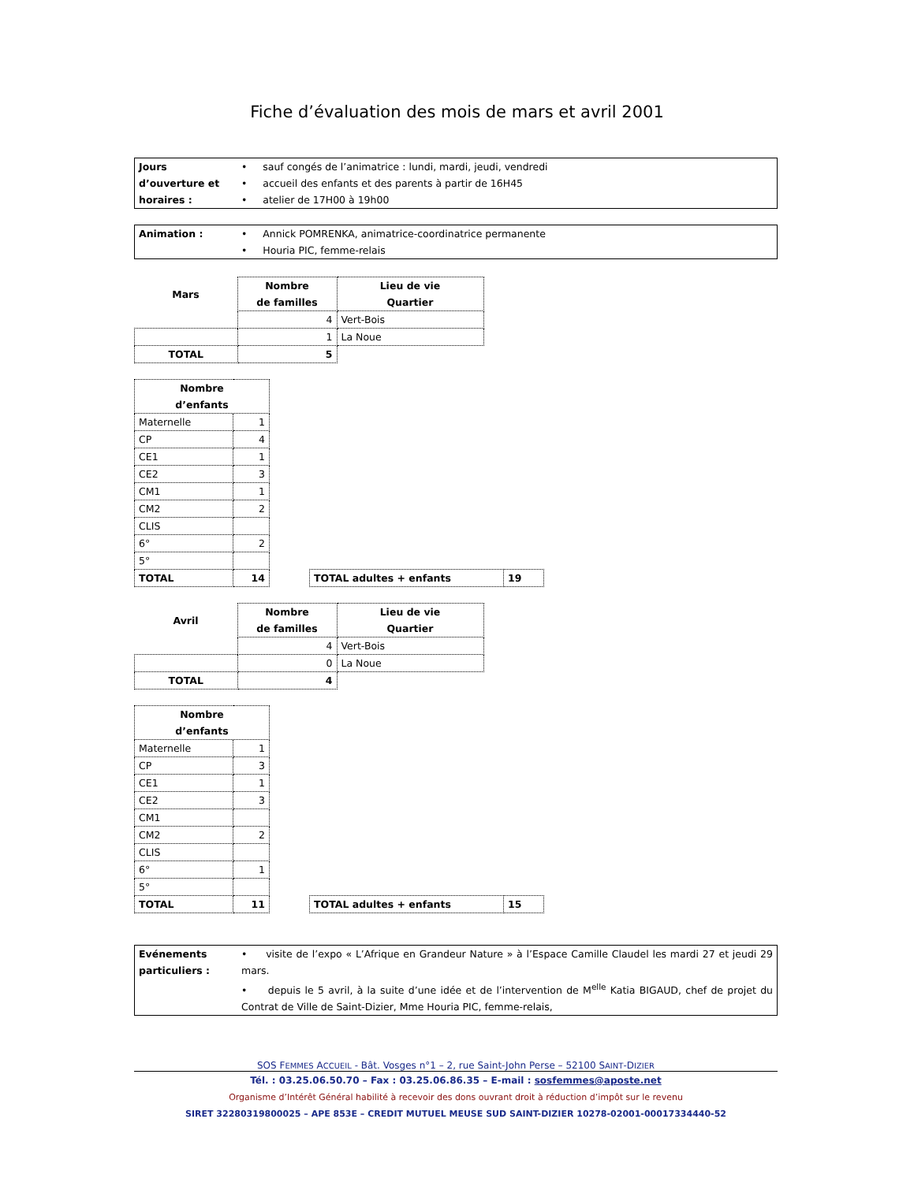Fiche d’évaluation des mois de mars et avril 2001
| Jours d’ouverture et horaires : | • sauf congés de l’animatrice : lundi, mardi, jeudi, vendredi • accueil des enfants et des parents à partir de 16H45 • atelier de 17H00 à 19h00 |
| Animation : | • Annick POMRENKA, animatrice-coordinatrice permanente • Houria PIC, femme-relais |
| Mars | Nombre de familles | Lieu de vie Quartier |
| --- | --- | --- |
| | 4 | Vert-Bois |
| | 1 | La Noue |
| TOTAL | 5 | |
| Nombre d’enfants | |
| --- | --- |
| Maternelle | 1 |
| CP | 4 |
| CE1 | 1 |
| CE2 | 3 |
| CM1 | 1 |
| CM2 | 2 |
| CLIS | |
| 6° | 2 |
| 5° | |
| TOTAL | 14 |
| TOTAL adultes + enfants | 19 |
| Avril | Nombre de familles | Lieu de vie Quartier |
| --- | --- | --- |
| | 4 | Vert-Bois |
| | 0 | La Noue |
| TOTAL | 4 | |
| Nombre d’enfants | |
| --- | --- |
| Maternelle | 1 |
| CP | 3 |
| CE1 | 1 |
| CE2 | 3 |
| CM1 | |
| CM2 | 2 |
| CLIS | |
| 6° | 1 |
| 5° | |
| TOTAL | 11 |
| TOTAL adultes + enfants | 15 |
| Evénements particuliers : | • visite de l’expo « L’Afrique en Grandeur Nature » à l’Espace Camille Claudel les mardi 27 et jeudi 29 mars. • depuis le 5 avril, à la suite d’une idée et de l’intervention de M<sup>elle</sup> Katia BIGAUD, chef de projet du Contrat de Ville de Saint-Dizier, Mme Houria PIC, femme-relais, |
SOS FEMMES ACCUEIL - Bât. Vosges n°1 – 2, rue Saint-John Perse – 52100 SAINT-DIZIER
Tél. : 03.25.06.50.70 – Fax : 03.25.06.86.35 – E-mail : sosfemmes@aposte.net
Organisme d’Intérêt Général habilité à recevoir des dons ouvrant droit à réduction d’impôt sur le revenu
SIRET 32280319800025 – APE 853E – CREDIT MUTUEL MEUSE SUD SAINT-DIZIER 10278-02001-00017334440-52